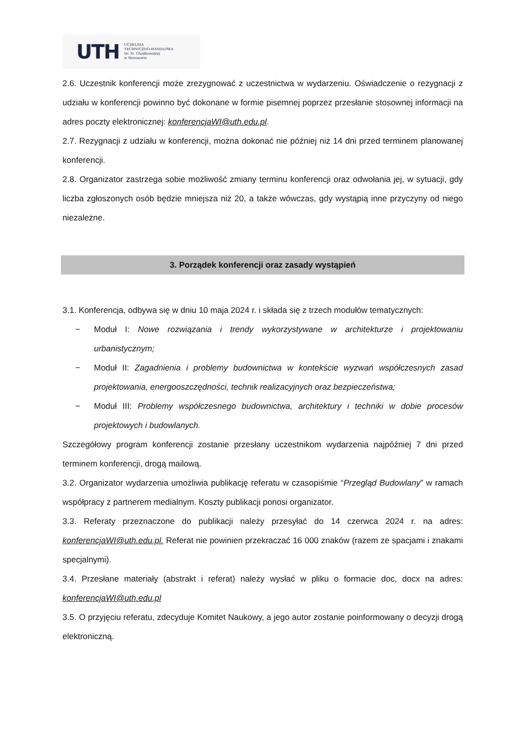UTH UCZELNIA
TECHNICZNO-HANDLOWA
im. H. Chodkowskiej
w Warszawie
2.6. Uczestnik konferencji może zrezygnować z uczestnictwa w wydarzeniu. Oświadczenie o rezygnacji z udziału w konferencji powinno być dokonane w formie pisemnej poprzez przesłanie stosownej informacji na adres poczty elektronicznej: konferencjaWI@uth.edu.pl.
2.7. Rezygnacji z udziału w konferencji, można dokonać nie później niż 14 dni przed terminem planowanej konferencji.
2.8. Organizator zastrzega sobie możliwość zmiany terminu konferencji oraz odwołania jej, w sytuacji, gdy liczba zgłoszonych osób będzie mniejsza niż 20, a także wówczas, gdy wystąpią inne przyczyny od niego niezależne.
3. Porządek konferencji oraz zasady wystąpień
3.1. Konferencja, odbywa się w dniu 10 maja 2024 r. i składa się z trzech modułów tematycznych:
− Moduł I: Nowe rozwiązania i trendy wykorzystywane w architekturze i projektowaniu urbanistycznym;
− Moduł II: Zagadnienia i problemy budownictwa w kontekście wyzwań współczesnych zasad projektowania, energooszczędności, technik realizacyjnych oraz bezpieczeństwa;
− Moduł III: Problemy współczesnego budownictwa, architektury i techniki w dobie procesów projektowych i budowlanych.
Szczegółowy program konferencji zostanie przesłany uczestnikom wydarzenia najpóźniej 7 dni przed terminem konferencji, drogą mailową.
3.2. Organizator wydarzenia umożliwia publikację referatu w czasopiśmie “Przegląd Budowlany” w ramach współpracy z partnerem medialnym. Koszty publikacji ponosi organizator.
3.3. Referaty przeznaczone do publikacji należy przesyłać do 14 czerwca 2024 r. na adres: konferencjaWI@uth.edu.pl. Referat nie powinien przekraczać 16 000 znaków (razem ze spacjami i znakami specjalnymi).
3.4. Przesłane materiały (abstrakt i referat) należy wysłać w pliku o formacie doc, docx na adres: konferencjaWI@uth.edu.pl
3.5. O przyjęciu referatu, zdecyduje Komitet Naukowy, a jego autor zostanie poinformowany o decyzji drogą elektroniczną.